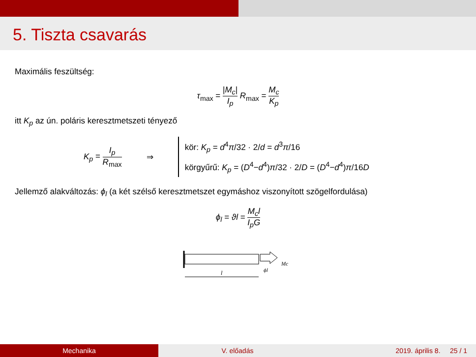5. Tiszta csavarás
Maximális feszültség:
τ<sub>max</sub> = |M<sub>c</sub>| I<sub>p</sub> R<sub>max</sub> = M<sub>c</sub> K<sub>p</sub>
itt K<sub>p</sub> az ún. poláris keresztmetszeti tényező
K<sub>p</sub> = I<sub>p</sub> R<sub>max</sub> ⇒
kör: K<sub>p</sub> = d<sup>4</sup>π/32 · 2/d = d<sup>3</sup>π/16
körgyűrű: K<sub>p</sub> = (D<sup>4</sup>−d<sup>4</sup>)π/32 · 2/D = (D<sup>4</sup>−d<sup>4</sup>)π/16D
Jellemző alakváltozás: ϕ<sub>l</sub> (a két szélső keresztmetszet egymáshoz viszonyított szögelfordulása)
ϕ<sub>l</sub> = ϑl = M<sub>c</sub>l I<sub>p</sub>G
l
ϕl
Mc
Mechanika V. előadás 2019. április 8. 25 / 1